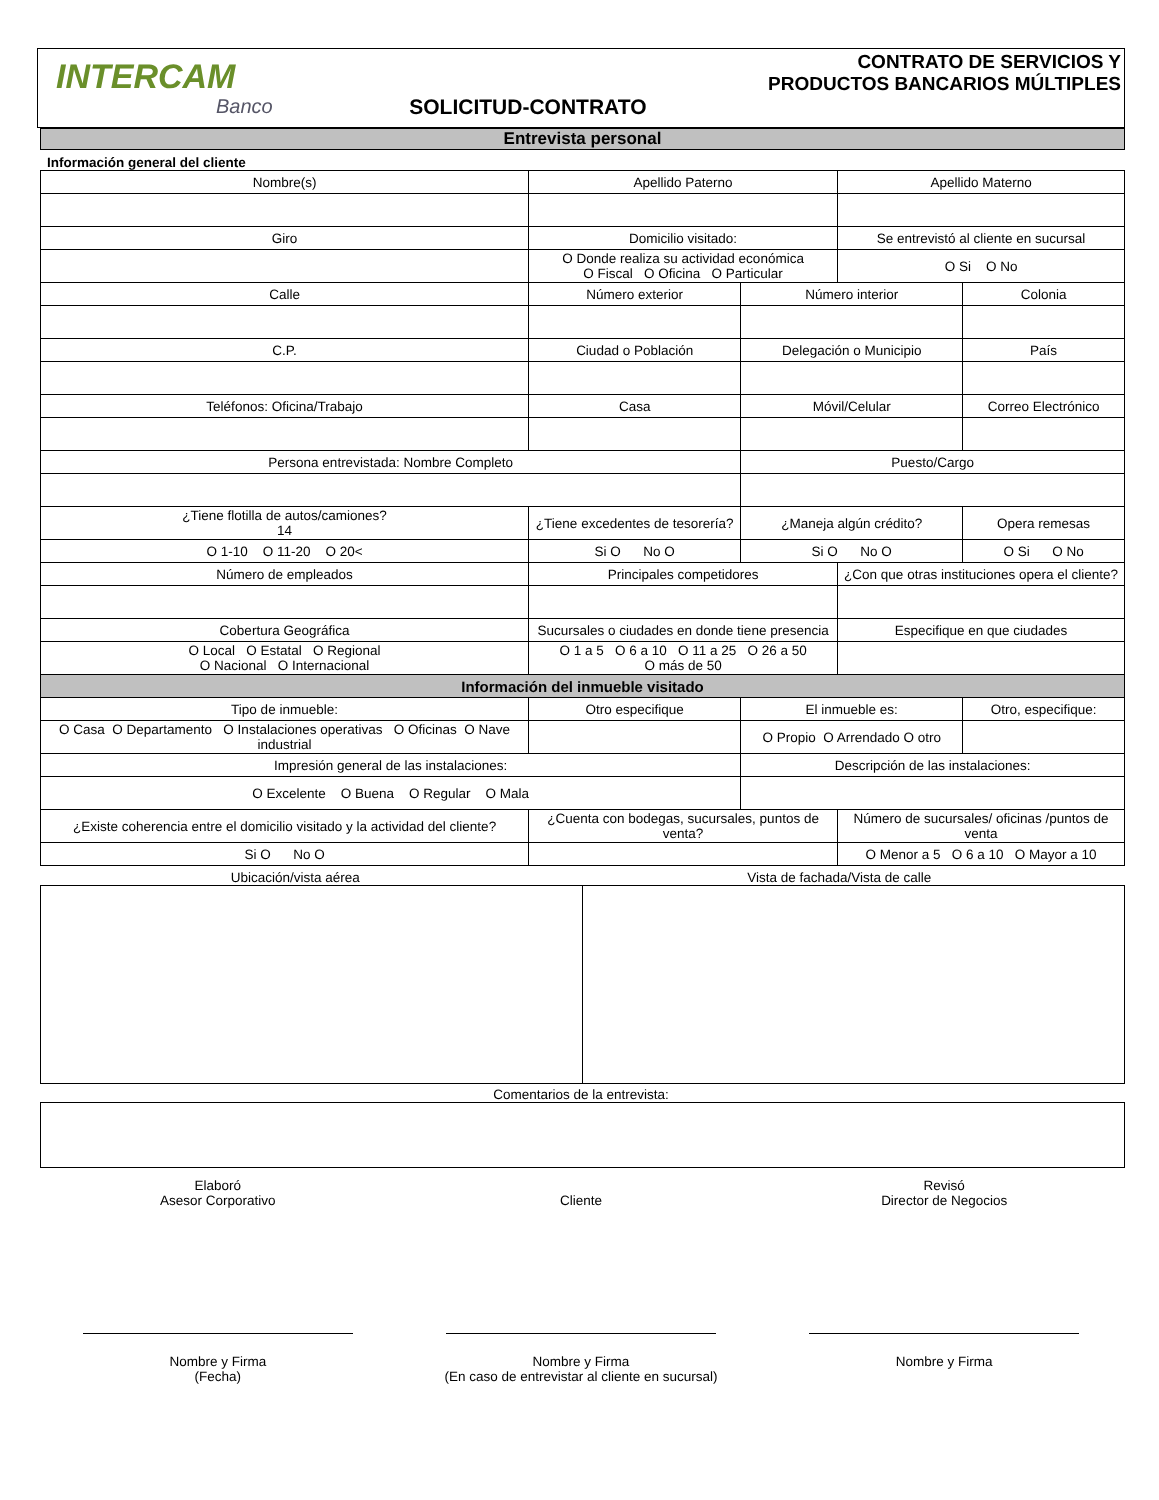INTERCAM
Banco
SOLICITUD-CONTRATO CONTRATO DE SERVICIOS Y
PRODUCTOS BANCARIOS MÚLTIPLES
Entrevista personal
Información general del cliente
| Nombre(s) | | Apellido Paterno | | Apellido Materno | |
| Giro | | Domicilio visitado: | | Se entrevistó al cliente en sucursal | |
| | | O Donde realiza su actividad económica O Fiscal O Oficina O Particular | | O Si O No | |
| Calle | Número exterior | | Número interior | | Colonia |
| C.P. | Ciudad o Población | | Delegación o Municipio | | País |
| Teléfonos: Oficina/Trabajo | Casa | | Móvil/Celular | | Correo Electrónico |
| Persona entrevistada: Nombre Completo | | | Puesto/Cargo | | |
| ¿Tiene flotilla de autos/camiones? 14 | ¿Tiene excedentes de tesorería? | | ¿Maneja algún crédito? | | Opera remesas |
| O 1-10 O 11-20 O 20< | Si O No O | | Si O No O | | O Si O No |
| Número de empleados | | Principales competidores | | ¿Con que otras instituciones opera el cliente? | |
| Cobertura Geográfica | | Sucursales o ciudades en donde tiene presencia | | Especifique en que ciudades | |
| O Local O Estatal O Regional O Nacional O Internacional | | O 1 a 5 O 6 a 10 O 11 a 25 O 26 a 50 O más de 50 | | | |
| Información del inmueble visitado | | | | | |
| Tipo de inmueble: | | Otro especifique | El inmueble es: | | Otro, especifique: |
| O Casa O Departamento O Instalaciones operativas O Oficinas O Nave industrial | | | O Propio O Arrendado O otro | | |
| Impresión general de las instalaciones: | | | Descripción de las instalaciones: | | |
| O Excelente O Buena O Regular O Mala | | | | | |
| ¿Existe coherencia entre el domicilio visitado y la actividad del cliente? | | ¿Cuenta con bodegas, sucursales, puntos de venta? | | Número de sucursales/ oficinas /puntos de venta | |
| Si O No O | | | | O Menor a 5 O 6 a 10 O Mayor a 10 | |
Ubicación/vista aérea Vista de fachada/Vista de calle
Comentarios de la entrevista:
Elaboró
Asesor Corporativo
Nombre y Firma
(Fecha)
Cliente
Nombre y Firma
(En caso de entrevistar al cliente en sucursal)
Revisó
Director de Negocios
Nombre y Firma